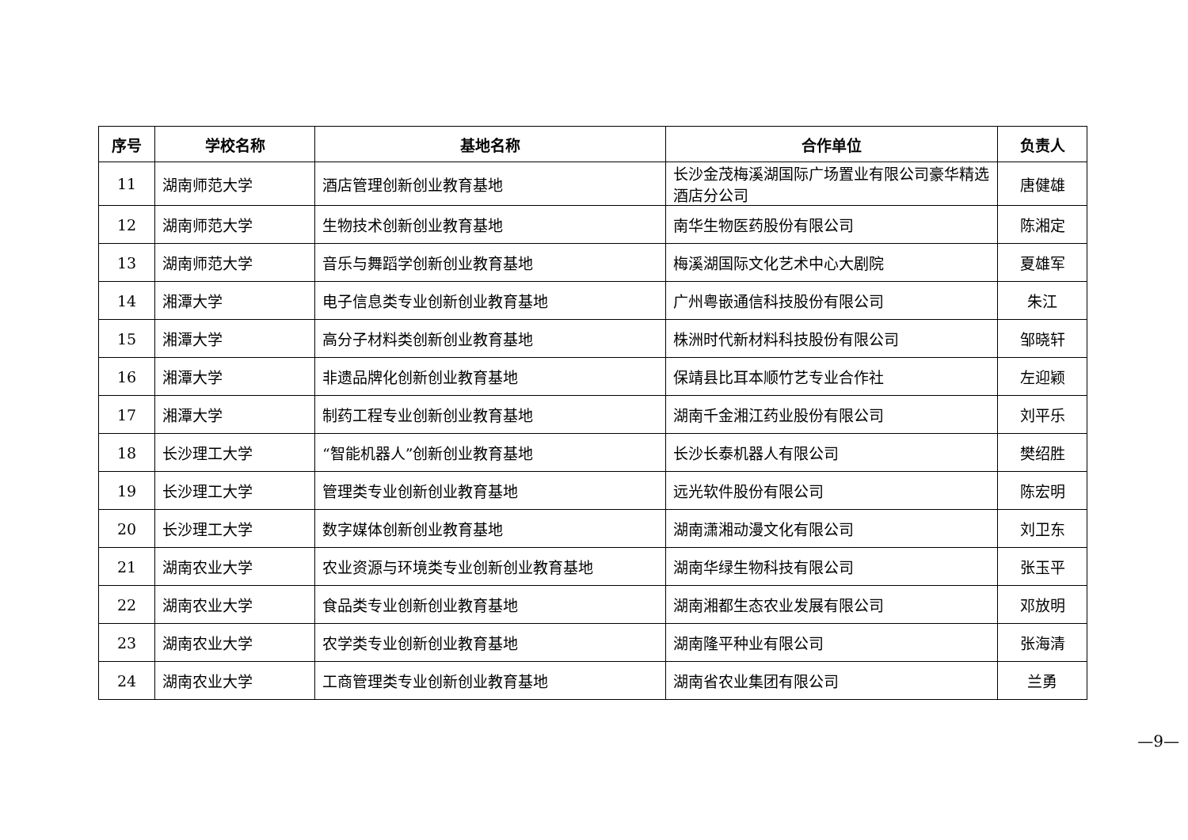| 序号 | 学校名称 | 基地名称 | 合作单位 | 负责人 |
| --- | --- | --- | --- | --- |
| 11 | 湖南师范大学 | 酒店管理创新创业教育基地 | 长沙金茂梅溪湖国际广场置业有限公司豪华精选酒店分公司 | 唐健雄 |
| 12 | 湖南师范大学 | 生物技术创新创业教育基地 | 南华生物医药股份有限公司 | 陈湘定 |
| 13 | 湖南师范大学 | 音乐与舞蹈学创新创业教育基地 | 梅溪湖国际文化艺术中心大剧院 | 夏雄军 |
| 14 | 湘潭大学 | 电子信息类专业创新创业教育基地 | 广州粤嵌通信科技股份有限公司 | 朱江 |
| 15 | 湘潭大学 | 高分子材料类创新创业教育基地 | 株洲时代新材料科技股份有限公司 | 邹晓轩 |
| 16 | 湘潭大学 | 非遗品牌化创新创业教育基地 | 保靖县比耳本顺竹艺专业合作社 | 左迎颖 |
| 17 | 湘潭大学 | 制药工程专业创新创业教育基地 | 湖南千金湘江药业股份有限公司 | 刘平乐 |
| 18 | 长沙理工大学 | “智能机器人”创新创业教育基地 | 长沙长泰机器人有限公司 | 樊绍胜 |
| 19 | 长沙理工大学 | 管理类专业创新创业教育基地 | 远光软件股份有限公司 | 陈宏明 |
| 20 | 长沙理工大学 | 数字媒体创新创业教育基地 | 湖南潇湘动漫文化有限公司 | 刘卫东 |
| 21 | 湖南农业大学 | 农业资源与环境类专业创新创业教育基地 | 湖南华绿生物科技有限公司 | 张玉平 |
| 22 | 湖南农业大学 | 食品类专业创新创业教育基地 | 湖南湘都生态农业发展有限公司 | 邓放明 |
| 23 | 湖南农业大学 | 农学类专业创新创业教育基地 | 湖南隆平种业有限公司 | 张海清 |
| 24 | 湖南农业大学 | 工商管理类专业创新创业教育基地 | 湖南省农业集团有限公司 | 兰勇 |
—9—